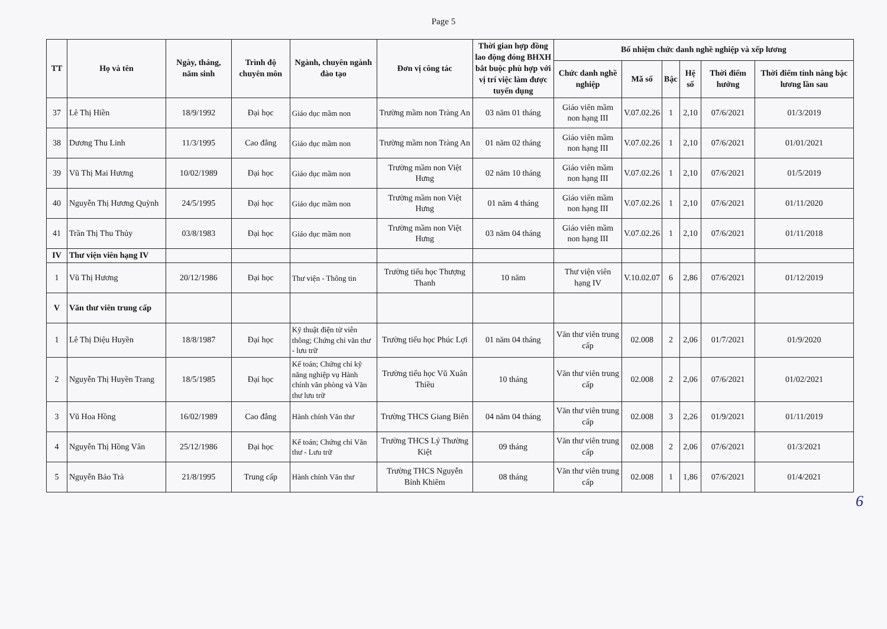Page 5
| TT | Họ và tên | Ngày, tháng, năm sinh | Trình độ chuyên môn | Ngành, chuyên ngành đào tạo | Đơn vị công tác | Thời gian hợp đồng lao động đóng BHXH bắt buộc phù hợp với vị trí việc làm được tuyển dụng | Bổ nhiệm chức danh nghề nghiệp và xếp lương | | | | | |
| --- | --- | --- | --- | --- | --- | --- | --- | --- | --- | --- | --- | --- |
| | | | | | | | Chức danh nghề nghiệp | Mã số | Bậc | Hệ số | Thời điểm hưởng | Thời điểm tính nâng bậc lương lần sau |
| 37 | Lê Thị Hiền | 18/9/1992 | Đại học | Giáo dục mầm non | Trường mầm non Tràng An | 03 năm 01 tháng | Giáo viên mầm non hạng III | V.07.02.26 | 1 | 2,10 | 07/6/2021 | 01/3/2019 |
| 38 | Dương Thu Linh | 11/3/1995 | Cao đẳng | Giáo dục mầm non | Trường mầm non Tràng An | 01 năm 02 tháng | Giáo viên mầm non hạng III | V.07.02.26 | 1 | 2,10 | 07/6/2021 | 01/01/2021 |
| 39 | Vũ Thị Mai Hương | 10/02/1989 | Đại học | Giáo dục mầm non | Trường mầm non Việt Hưng | 02 năm 10 tháng | Giáo viên mầm non hạng III | V.07.02.26 | 1 | 2,10 | 07/6/2021 | 01/5/2019 |
| 40 | Nguyễn Thị Hương Quỳnh | 24/5/1995 | Đại học | Giáo dục mầm non | Trường mầm non Việt Hưng | 01 năm 4 tháng | Giáo viên mầm non hạng III | V.07.02.26 | 1 | 2,10 | 07/6/2021 | 01/11/2020 |
| 41 | Trần Thị Thu Thủy | 03/8/1983 | Đại học | Giáo dục mầm non | Trường mầm non Việt Hưng | 03 năm 04 tháng | Giáo viên mầm non hạng III | V.07.02.26 | 1 | 2,10 | 07/6/2021 | 01/11/2018 |
| IV | Thư viện viên hạng IV | | | | | | | | | | | |
| 1 | Vũ Thị Hương | 20/12/1986 | Đại học | Thư viện - Thông tin | Trường tiểu học Thượng Thanh | 10 năm | Thư viện viên hạng IV | V.10.02.07 | 6 | 2,86 | 07/6/2021 | 01/12/2019 |
| V | Văn thư viên trung cấp | | | | | | | | | | | |
| 1 | Lê Thị Diệu Huyền | 18/8/1987 | Đại học | Kỹ thuật điện tử viễn thông; Chứng chỉ văn thư - lưu trữ | Trường tiểu học Phúc Lợi | 01 năm 04 tháng | Văn thư viên trung cấp | 02.008 | 2 | 2,06 | 01/7/2021 | 01/9/2020 |
| 2 | Nguyễn Thị Huyền Trang | 18/5/1985 | Đại học | Kế toán; Chứng chỉ kỹ năng nghiệp vụ Hành chính văn phòng và Văn thư lưu trữ | Trường tiểu học Vũ Xuân Thiều | 10 tháng | Văn thư viên trung cấp | 02.008 | 2 | 2,06 | 07/6/2021 | 01/02/2021 |
| 3 | Vũ Hoa Hồng | 16/02/1989 | Cao đẳng | Hành chính Văn thư | Trường THCS Giang Biên | 04 năm 04 tháng | Văn thư viên trung cấp | 02.008 | 3 | 2,26 | 01/9/2021 | 01/11/2019 |
| 4 | Nguyễn Thị Hồng Vân | 25/12/1986 | Đại học | Kế toán; Chứng chỉ Văn thư - Lưu trữ | Trường THCS Lý Thường Kiệt | 09 tháng | Văn thư viên trung cấp | 02.008 | 2 | 2,06 | 07/6/2021 | 01/3/2021 |
| 5 | Nguyễn Bảo Trà | 21/8/1995 | Trung cấp | Hành chính Văn thư | Trường THCS Nguyễn Bỉnh Khiêm | 08 tháng | Văn thư viên trung cấp | 02.008 | 1 | 1,86 | 07/6/2021 | 01/4/2021 |
6